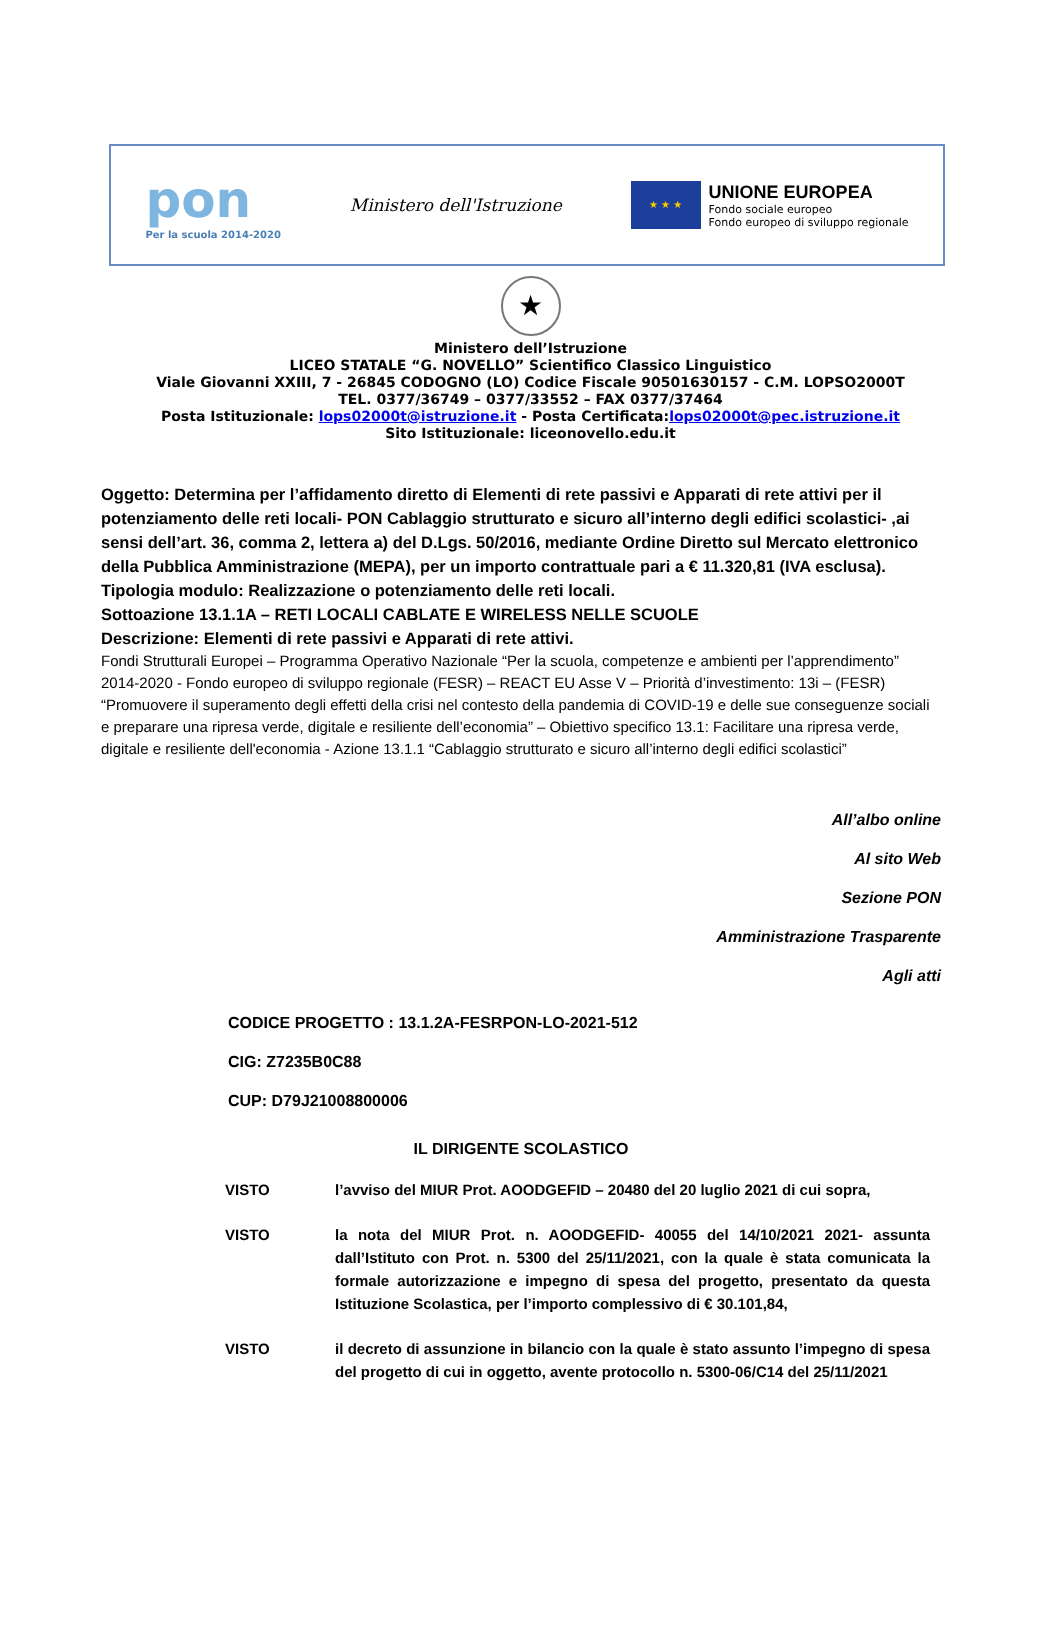pon
Per la scuola 2014-2020
Ministero dell'Istruzione
★ ★ ★
UNIONE EUROPEA
Fondo sociale europeo
Fondo europeo di sviluppo regionale
★
Ministero dell’Istruzione
LICEO STATALE “G. NOVELLO” Scientifico Classico Linguistico
Viale Giovanni XXIII, 7 - 26845 CODOGNO (LO) Codice Fiscale 90501630157 - C.M. LOPSO2000T
TEL. 0377/36749 – 0377/33552 – FAX 0377/37464
Posta Istituzionale: lops02000t@istruzione.it - Posta Certificata:lops02000t@pec.istruzione.it
Sito Istituzionale: liceonovello.edu.it
Oggetto: Determina per l’affidamento diretto di Elementi di rete passivi e Apparati di rete attivi per il potenziamento delle reti locali- PON Cablaggio strutturato e sicuro all’interno degli edifici scolastici- ,ai sensi dell’art. 36, comma 2, lettera a) del D.Lgs. 50/2016, mediante Ordine Diretto sul Mercato elettronico della Pubblica Amministrazione (MEPA), per un importo contrattuale pari a € 11.320,81 (IVA esclusa).
Tipologia modulo: Realizzazione o potenziamento delle reti locali.
Sottoazione 13.1.1A – RETI LOCALI CABLATE E WIRELESS NELLE SCUOLE
Descrizione: Elementi di rete passivi e Apparati di rete attivi.
Fondi Strutturali Europei – Programma Operativo Nazionale “Per la scuola, competenze e ambienti per l’apprendimento” 2014-2020 - Fondo europeo di sviluppo regionale (FESR) – REACT EU Asse V – Priorità d’investimento: 13i – (FESR) “Promuovere il superamento degli effetti della crisi nel contesto della pandemia di COVID-19 e delle sue conseguenze sociali e preparare una ripresa verde, digitale e resiliente dell’economia” – Obiettivo specifico 13.1: Facilitare una ripresa verde, digitale e resiliente dell'economia - Azione 13.1.1 “Cablaggio strutturato e sicuro all’interno degli edifici scolastici”
All’albo online
Al sito Web
Sezione PON
Amministrazione Trasparente
Agli atti
CODICE PROGETTO : 13.1.2A-FESRPON-LO-2021-512
CIG: Z7235B0C88
CUP: D79J21008800006
IL DIRIGENTE SCOLASTICO
VISTO l’avviso del MIUR Prot. AOODGEFID – 20480 del 20 luglio 2021 di cui sopra,
VISTO la nota del MIUR Prot. n. AOODGEFID- 40055 del 14/10/2021 2021- assunta dall’Istituto con Prot. n. 5300 del 25/11/2021, con la quale è stata comunicata la formale autorizzazione e impegno di spesa del progetto, presentato da questa Istituzione Scolastica, per l’importo complessivo di € 30.101,84,
VISTO il decreto di assunzione in bilancio con la quale è stato assunto l’impegno di spesa del progetto di cui in oggetto, avente protocollo n. 5300-06/C14 del 25/11/2021